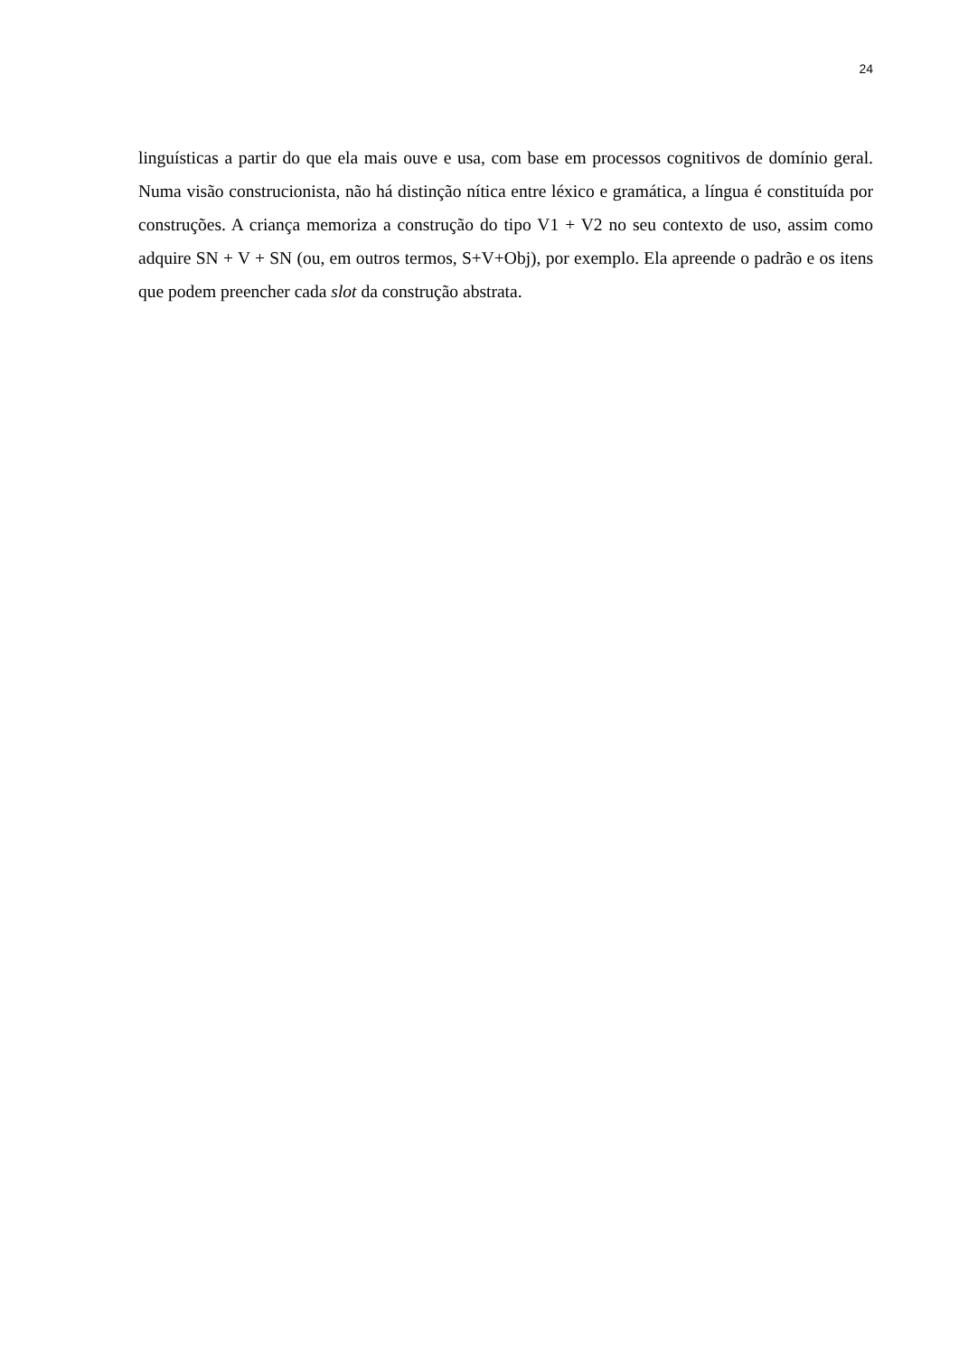24
linguísticas a partir do que ela mais ouve e usa, com base em processos cognitivos de domínio geral. Numa visão construcionista, não há distinção nítica entre léxico e gramática, a língua é constituída por construções. A criança memoriza a construção do tipo V1 + V2 no seu contexto de uso, assim como adquire SN + V + SN (ou, em outros termos, S+V+Obj), por exemplo. Ela apreende o padrão e os itens que podem preencher cada slot da construção abstrata.